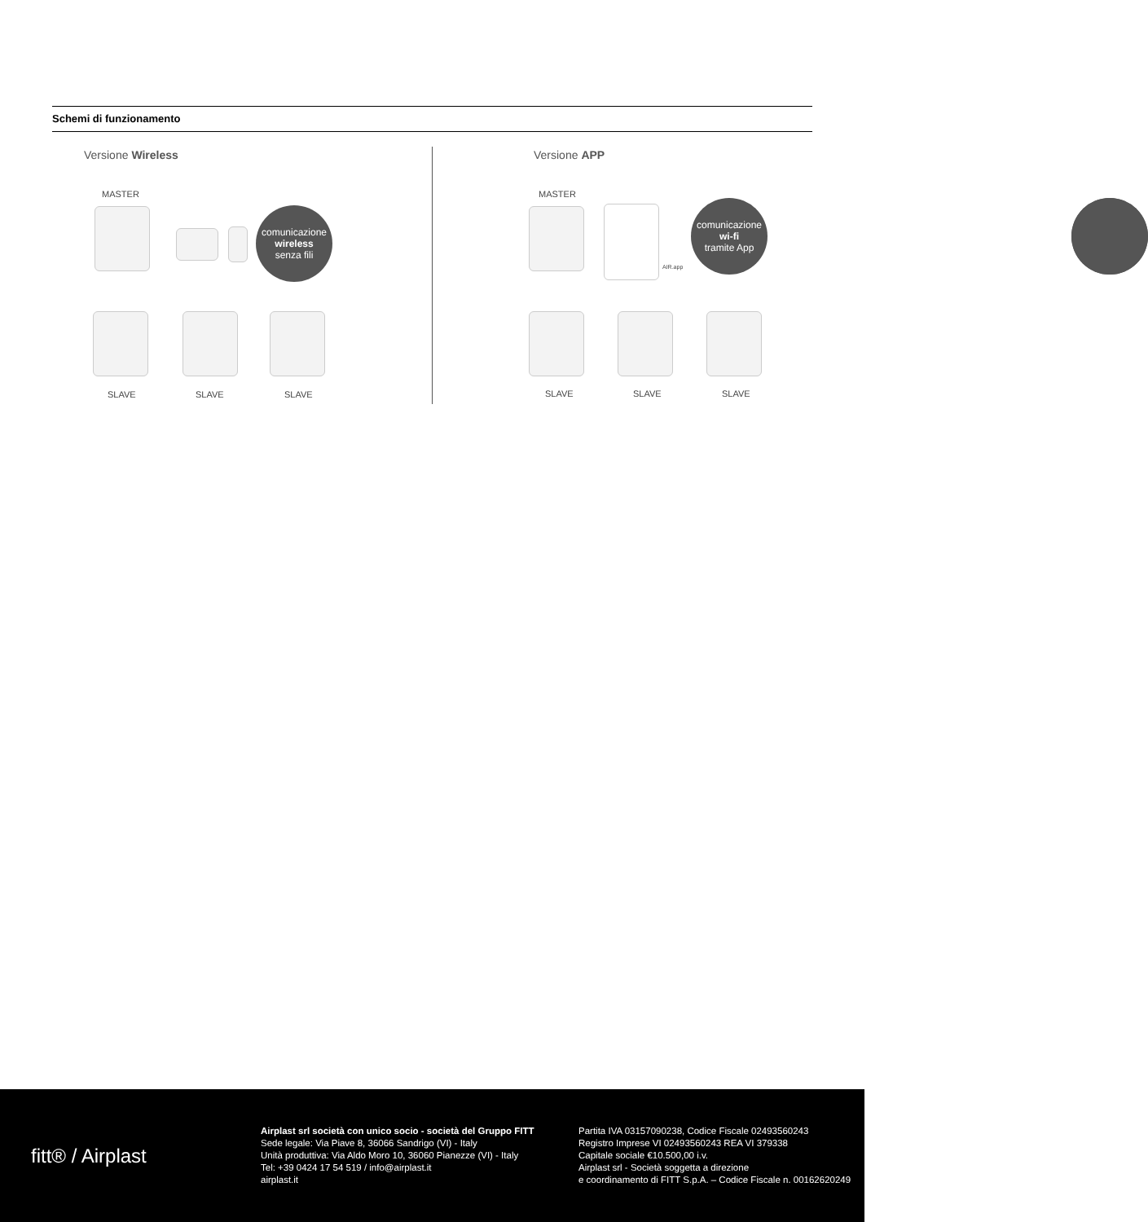Schemi di funzionamento
Versione Wireless
MASTER
comunicazione
wireless
senza fili
SLAVE SLAVE SLAVE
Versione APP
MASTER
AIR.app
SLAVE SLAVE SLAVE
comunicazione
wi-fi
tramite App
fitt® / Airplast
Airplast srl società con unico socio - società del Gruppo FITT
Sede legale: Via Piave 8, 36066 Sandrigo (VI) - Italy
Unità produttiva: Via Aldo Moro 10, 36060 Pianezze (VI) - Italy
Tel: +39 0424 17 54 519 / info@airplast.it
airplast.it
Partita IVA 03157090238, Codice Fiscale 02493560243
Registro Imprese VI 02493560243 REA VI 379338
Capitale sociale €10.500,00 i.v.
Airplast srl - Società soggetta a direzione
e coordinamento di FITT S.p.A. – Codice Fiscale n. 00162620249